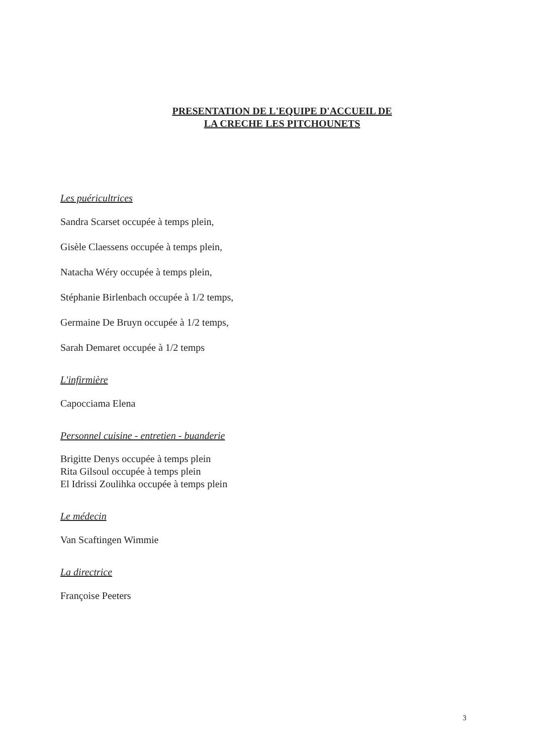PRESENTATION DE L'EQUIPE D'ACCUEIL DE
LA CRECHE LES PITCHOUNETS
Les puéricultrices
Sandra Scarset occupée à temps plein,
Gisèle Claessens occupée à temps plein,
Natacha Wéry occupée à temps plein,
Stéphanie Birlenbach occupée à 1/2 temps,
Germaine De Bruyn occupée à 1/2 temps,
Sarah Demaret occupée à 1/2 temps
L'infirmière
Capocciama Elena
Personnel cuisine - entretien - buanderie
Brigitte Denys occupée à temps plein
Rita Gilsoul occupée à temps plein
El Idrissi Zoulihka occupée à temps plein
Le médecin
Van Scaftingen Wimmie
La directrice
Françoise Peeters
3